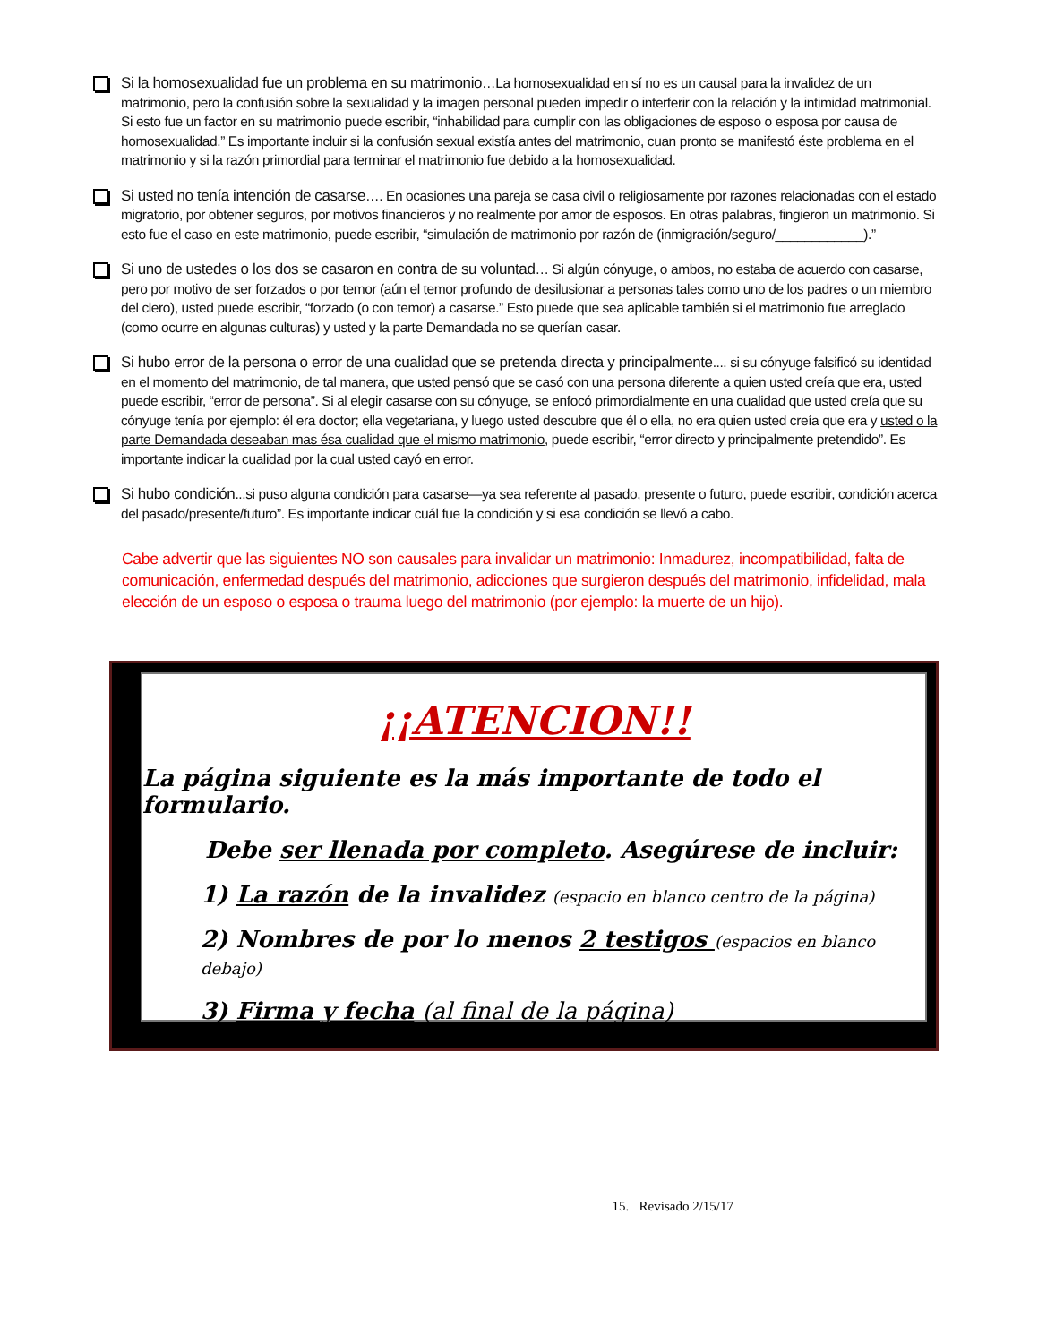Si la homosexualidad fue un problema en su matrimonio…La homosexualidad en sí no es un causal para la invalidez de un matrimonio, pero la confusión sobre la sexualidad y la imagen personal pueden impedir o interferir con la relación y la intimidad matrimonial. Si esto fue un factor en su matrimonio puede escribir, “inhabilidad para cumplir con las obligaciones de esposo o esposa por causa de homosexualidad.” Es importante incluir si la confusión sexual existía antes del matrimonio, cuan pronto se manifestó éste problema en el matrimonio y si la razón primordial para terminar el matrimonio fue debido a la homosexualidad.
Si usted no tenía intención de casarse…. En ocasiones una pareja se casa civil o religiosamente por razones relacionadas con el estado migratorio, por obtener seguros, por motivos financieros y no realmente por amor de esposos. En otras palabras, fingieron un matrimonio. Si esto fue el caso en este matrimonio, puede escribir, “simulación de matrimonio por razón de (inmigración/seguro/____________).”
Si uno de ustedes o los dos se casaron en contra de su voluntad… Si algún cónyuge, o ambos, no estaba de acuerdo con casarse, pero por motivo de ser forzados o por temor (aún el temor profundo de desilusionar a personas tales como uno de los padres o un miembro del clero), usted puede escribir, “forzado (o con temor) a casarse.” Esto puede que sea aplicable también si el matrimonio fue arreglado (como ocurre en algunas culturas) y usted y la parte Demandada no se querían casar.
Si hubo error de la persona o error de una cualidad que se pretenda directa y principalmente.... si su cónyuge falsificó su identidad en el momento del matrimonio, de tal manera, que usted pensó que se casó con una persona diferente a quien usted creía que era, usted puede escribir, “error de persona”. Si al elegir casarse con su cónyuge, se enfocó primordialmente en una cualidad que usted creía que su cónyuge tenía por ejemplo: él era doctor; ella vegetariana, y luego usted descubre que él o ella, no era quien usted creía que era y usted o la parte Demandada deseaban mas ésa cualidad que el mismo matrimonio, puede escribir, “error directo y principalmente pretendido”. Es importante indicar la cualidad por la cual usted cayó en error.
Si hubo condición...si puso alguna condición para casarse—ya sea referente al pasado, presente o futuro, puede escribir, condición acerca del pasado/presente/futuro”. Es importante indicar cuál fue la condición y si esa condición se llevó a cabo.
Cabe advertir que las siguientes NO son causales para invalidar un matrimonio: Inmadurez, incompatibilidad, falta de comunicación, enfermedad después del matrimonio, adicciones que surgieron después del matrimonio, infidelidad, mala elección de un esposo o esposa o trauma luego del matrimonio (por ejemplo: la muerte de un hijo).
¡¡ATENCION!!
La página siguiente es la más importante de todo el formulario.
Debe ser llenada por completo. Asegúrese de incluir:
1) La razón de la invalidez (espacio en blanco centro de la página)
2) Nombres de por lo menos 2 testigos (espacios en blanco debajo)
3) Firma y fecha (al final de la página)
15. Revisado 2/15/17